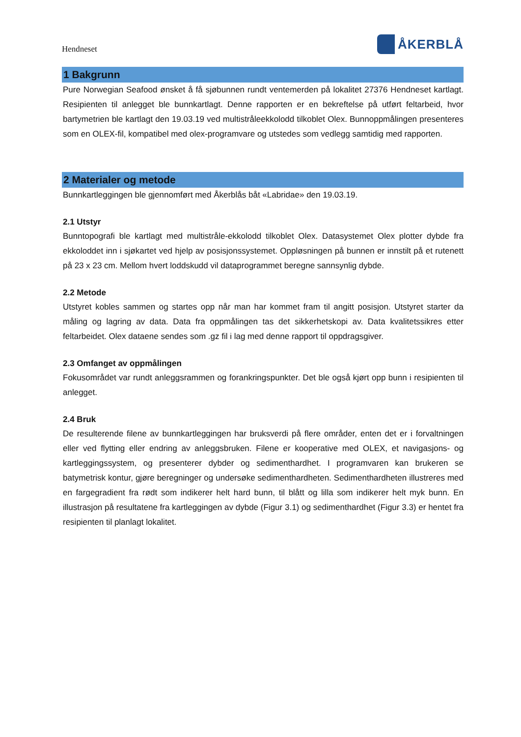Hendneset
ÅKERBLÅ
1 Bakgrunn
Pure Norwegian Seafood ønsket å få sjøbunnen rundt ventemerden på lokalitet 27376 Hendneset kartlagt. Resipienten til anlegget ble bunnkartlagt. Denne rapporten er en bekreftelse på utført feltarbeid, hvor bartymetrien ble kartlagt den 19.03.19 ved multistråleekkolodd tilkoblet Olex. Bunnoppmålingen presenteres som en OLEX-fil, kompatibel med olex-programvare og utstedes som vedlegg samtidig med rapporten.
2 Materialer og metode
Bunnkartleggingen ble gjennomført med Åkerblås båt «Labridae» den 19.03.19.
2.1 Utstyr
Bunntopografi ble kartlagt med multistråle-ekkolodd tilkoblet Olex. Datasystemet Olex plotter dybde fra ekkoloddet inn i sjøkartet ved hjelp av posisjonssystemet. Oppløsningen på bunnen er innstilt på et rutenett på 23 x 23 cm. Mellom hvert loddskudd vil dataprogrammet beregne sannsynlig dybde.
2.2 Metode
Utstyret kobles sammen og startes opp når man har kommet fram til angitt posisjon. Utstyret starter da måling og lagring av data. Data fra oppmålingen tas det sikkerhetskopi av. Data kvalitetssikres etter feltarbeidet. Olex dataene sendes som .gz fil i lag med denne rapport til oppdragsgiver.
2.3 Omfanget av oppmålingen
Fokusområdet var rundt anleggsrammen og forankringspunkter. Det ble også kjørt opp bunn i resipienten til anlegget.
2.4 Bruk
De resulterende filene av bunnkartleggingen har bruksverdi på flere områder, enten det er i forvaltningen eller ved flytting eller endring av anleggsbruken. Filene er kooperative med OLEX, et navigasjons- og kartleggingssystem, og presenterer dybder og sedimenthardhet. I programvaren kan brukeren se batymetrisk kontur, gjøre beregninger og undersøke sedimenthardheten. Sedimenthardheten illustreres med en fargegradient fra rødt som indikerer helt hard bunn, til blått og lilla som indikerer helt myk bunn. En illustrasjon på resultatene fra kartleggingen av dybde (Figur 3.1) og sedimenthardhet (Figur 3.3) er hentet fra resipienten til planlagt lokalitet.